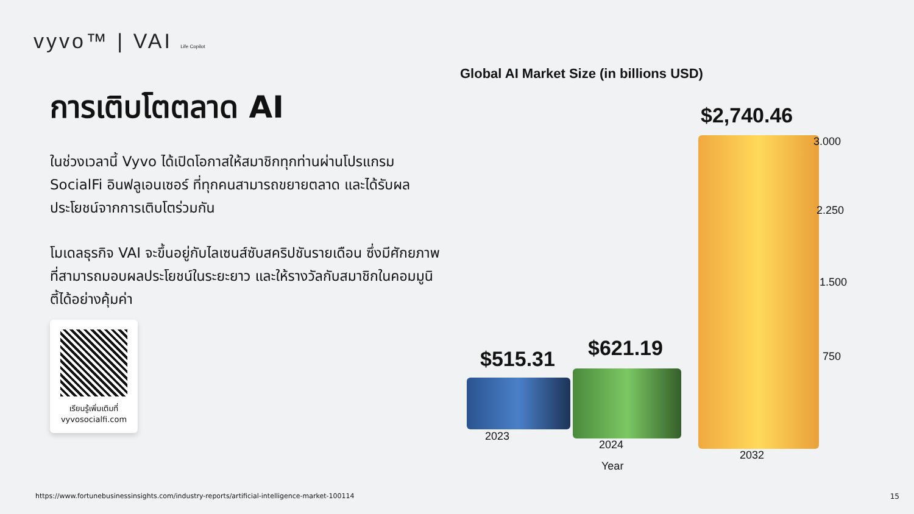vyvo™ | VAI Life Copilot
การเติบโตตลาด AI
ในช่วงเวลานี้ Vyvo ได้เปิดโอกาสให้สมาชิกทุกท่านผ่านโปรแกรม SocialFi อินฟลูเอนเซอร์ ที่ทุกคนสามารถขยายตลาด และได้รับผลประโยชน์จากการเติบโตร่วมกัน
โมเดลธุรกิจ VAI จะขึ้นอยู่กับไลเซนส์ซับสคริปชันรายเดือน ซึ่งมีศักยภาพที่สามารถมอบผลประโยชน์ในระยะยาว และให้รางวัลกับสมาชิกในคอมมูนิตี้ได้อย่างคุ้มค่า
เรียนรู้เพิ่มเติมที่
vyvosocialfi.com
Global AI Market Size (in billions USD)
$2,740.46
$621.19
$515.31
3.000
2.250
1.500
750
2023
2024
2032
Year
https://www.fortunebusinessinsights.com/industry-reports/artificial-intelligence-market-100114
15